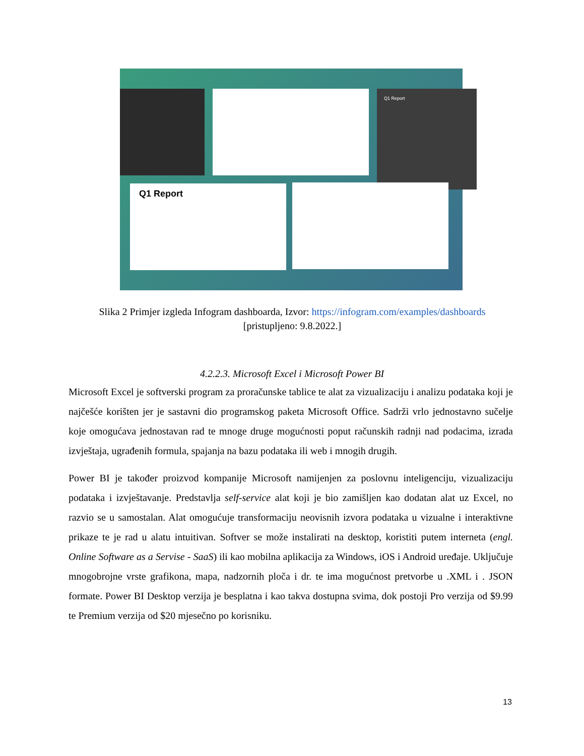Q1 Report
Q1 Report
Slika 2 Primjer izgleda Infogram dashboarda, Izvor: https://infogram.com/examples/dashboards
[pristupljeno: 9.8.2022.]
4.2.2.3. Microsoft Excel i Microsoft Power BI
Microsoft Excel je softverski program za proračunske tablice te alat za vizualizaciju i analizu podataka koji je najčešće korišten jer je sastavni dio programskog paketa Microsoft Office. Sadrži vrlo jednostavno sučelje koje omogućava jednostavan rad te mnoge druge mogućnosti poput računskih radnji nad podacima, izrada izvještaja, ugrađenih formula, spajanja na bazu podataka ili web i mnogih drugih.
Power BI je također proizvod kompanije Microsoft namijenjen za poslovnu inteligenciju, vizualizaciju podataka i izvještavanje. Predstavlja self-service alat koji je bio zamišljen kao dodatan alat uz Excel, no razvio se u samostalan. Alat omogućuje transformaciju neovisnih izvora podataka u vizualne i interaktivne prikaze te je rad u alatu intuitivan. Softver se može instalirati na desktop, koristiti putem interneta (engl. Online Software as a Servise - SaaS) ili kao mobilna aplikacija za Windows, iOS i Android uređaje. Uključuje mnogobrojne vrste grafikona, mapa, nadzornih ploča i dr. te ima mogućnost pretvorbe u .XML i . JSON formate. Power BI Desktop verzija je besplatna i kao takva dostupna svima, dok postoji Pro verzija od $9.99 te Premium verzija od $20 mjesečno po korisniku.
13